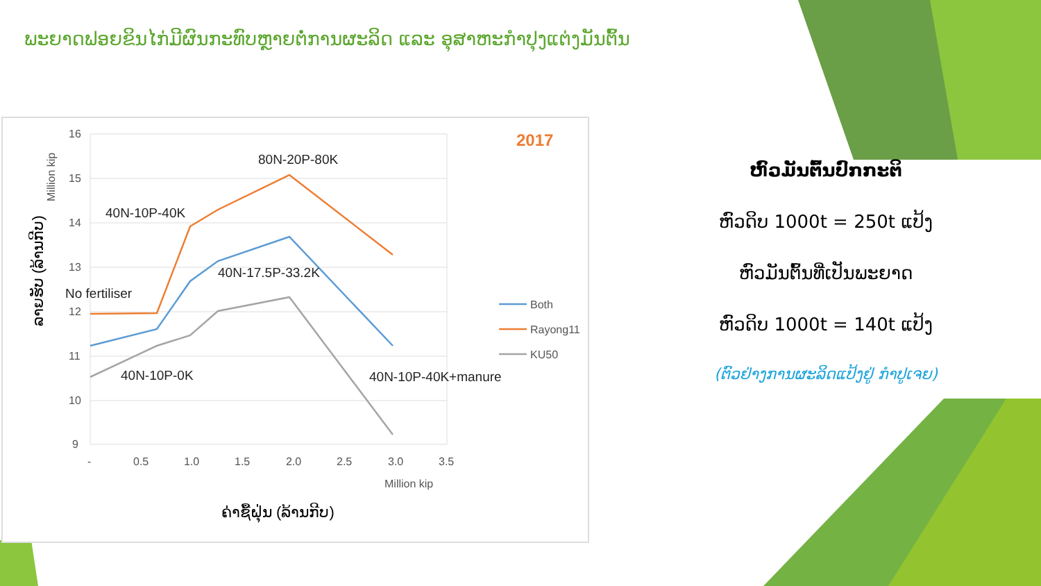ພະຍາດຟອຍຂິນໄກ່ມີຜົນກະທົບຫຼາຍຕໍ່ການຜະລິດ ແລະ ອຸສາຫະກຳປຸງແຕ່ງມັນຕົ້ນ
16
15
14
13
12
11
10
9
-
0.5
1.0
1.5
2.0
2.5
3.0
3.5
Million kip
Million kip
2017
80N-20P-80K
40N-10P-40K
40N-17.5P-33.2K
No fertiliser
40N-10P-0K
40N-10P-40K+manure
Both
Rayong11
KU50
ລາຍຮັບ (ລ້ານກີບ)
ຄ່າຊື້ຝຸ່ນ (ລ້ານກີບ)
ຫົວມັນຕົ້ນປົກກະຕິ
ຫົວດິບ 1000t = 250t ແປ້ງ
ຫົວມັນຕົ້ນທີ່ເປັນພະຍາດ
ຫົວດິບ 1000t = 140t ແປ້ງ
(ຕົວຢ່າງການຜະລິດແປ້ງຢູ່ ກຳປູເຈຍ)